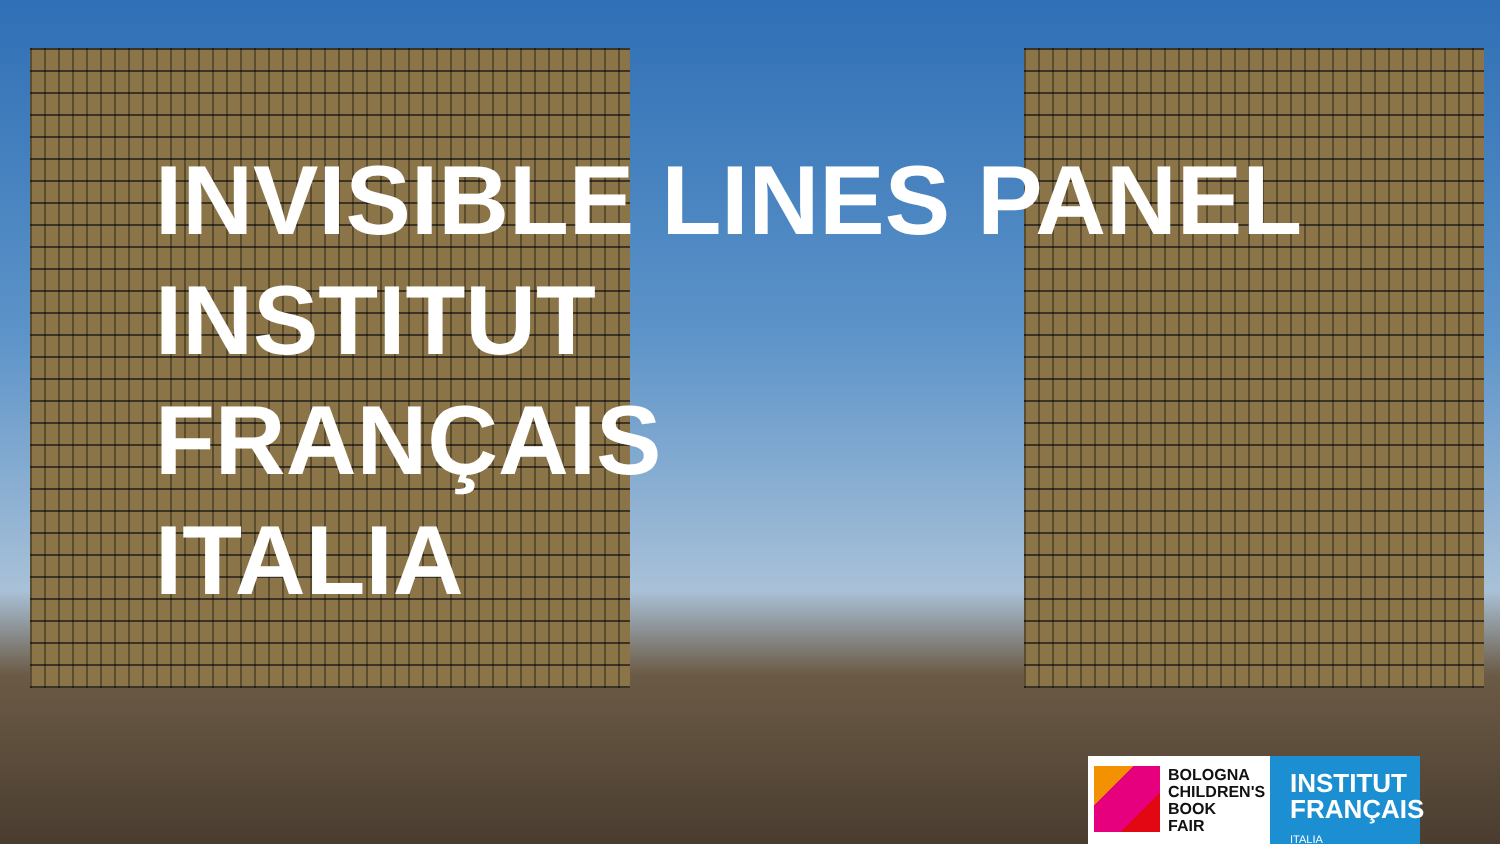INVISIBLE LINES PANEL
INSTITUT
FRANÇAIS
ITALIA
BOLOGNA
CHILDREN'S
BOOK
FAIR
INSTITUT
FRANÇAIS
ITALIA